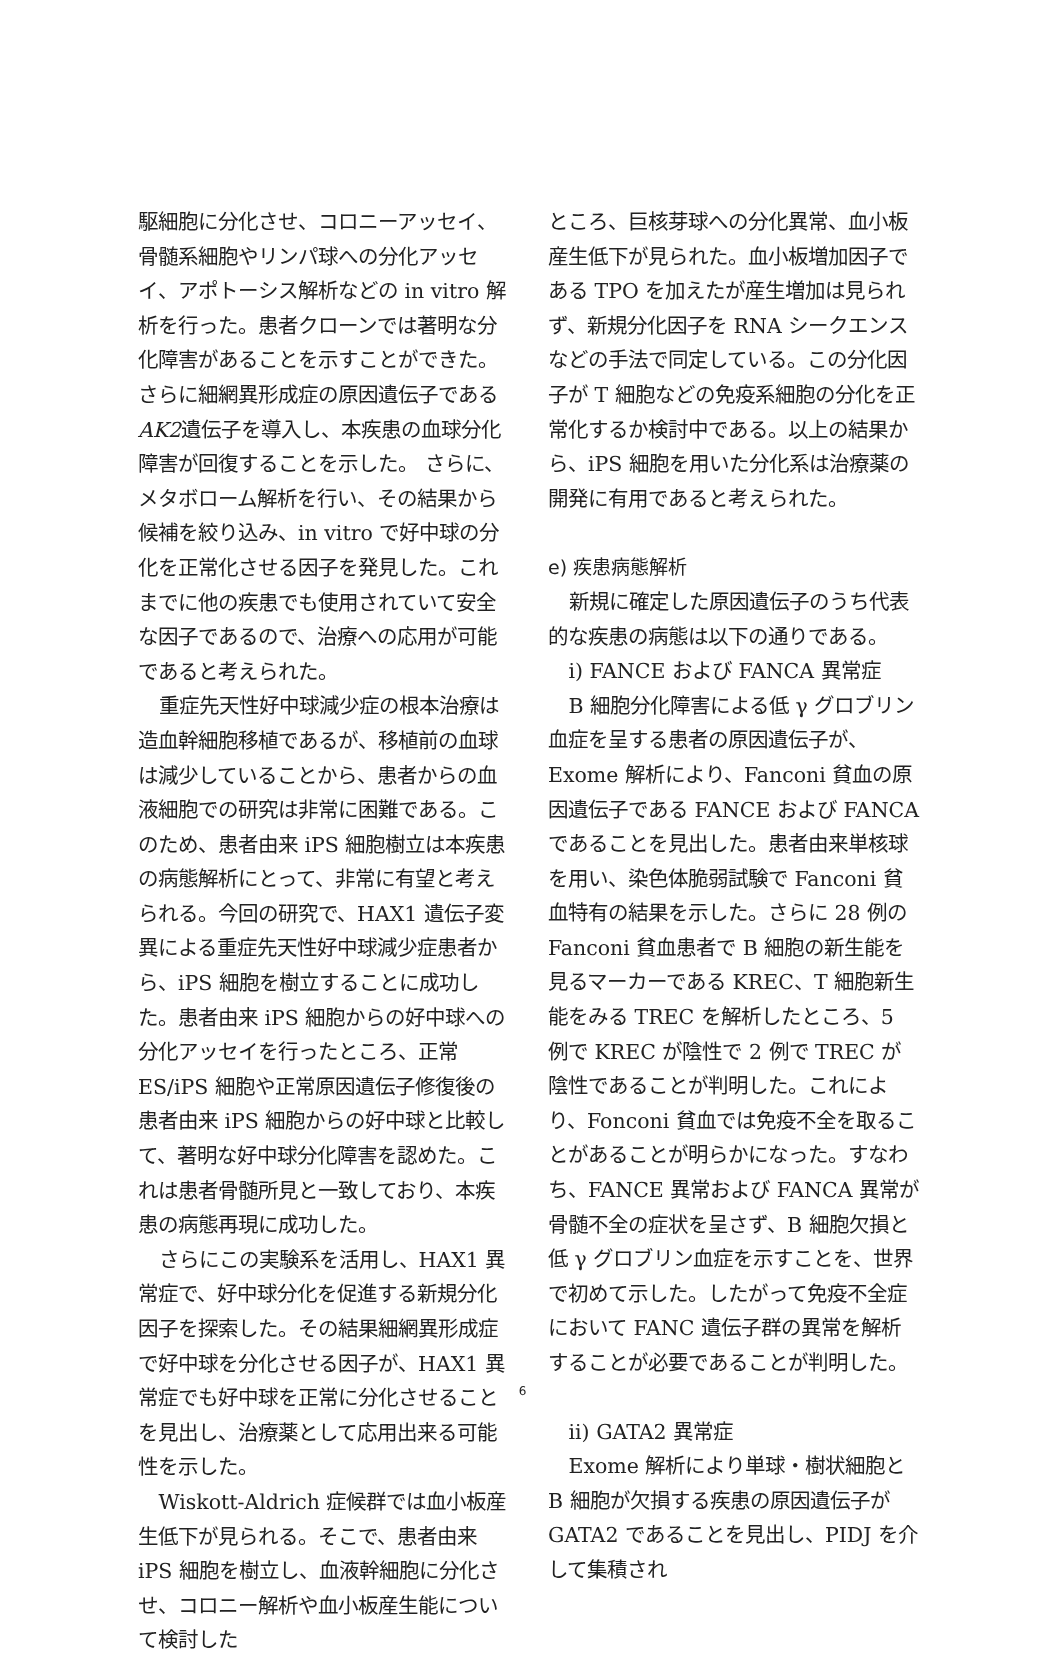駆細胞に分化させ、コロニーアッセイ、骨髄系細胞やリンパ球への分化アッセイ、アポトーシス解析などの in vitro 解析を行った。患者クローンでは著明な分化障害があることを示すことができた。さらに細網異形成症の原因遺伝子であるAK2遺伝子を導入し、本疾患の血球分化障害が回復することを示した。 さらに、メタボローム解析を行い、その結果から候補を絞り込み、in vitro で好中球の分化を正常化させる因子を発見した。これまでに他の疾患でも使用されていて安全な因子であるので、治療への応用が可能であると考えられた。
重症先天性好中球減少症の根本治療は造血幹細胞移植であるが、移植前の血球は減少していることから、患者からの血液細胞での研究は非常に困難である。このため、患者由来 iPS 細胞樹立は本疾患の病態解析にとって、非常に有望と考えられる。今回の研究で、HAX1 遺伝子変異による重症先天性好中球減少症患者から、iPS 細胞を樹立することに成功した。患者由来 iPS 細胞からの好中球への分化アッセイを行ったところ、正常 ES/iPS 細胞や正常原因遺伝子修復後の患者由来 iPS 細胞からの好中球と比較して、著明な好中球分化障害を認めた。これは患者骨髄所見と一致しており、本疾患の病態再現に成功した。
さらにこの実験系を活用し、HAX1 異常症で、好中球分化を促進する新規分化因子を探索した。その結果細網異形成症で好中球を分化させる因子が、HAX1 異常症でも好中球を正常に分化させることを見出し、治療薬として応用出来る可能性を示した。
Wiskott-Aldrich 症候群では血小板産生低下が見られる。そこで、患者由来 iPS 細胞を樹立し、血液幹細胞に分化させ、コロニー解析や血小板産生能について検討した
ところ、巨核芽球への分化異常、血小板産生低下が見られた。血小板増加因子である TPO を加えたが産生増加は見られず、新規分化因子を RNA シークエンスなどの手法で同定している。この分化因子が T 細胞などの免疫系細胞の分化を正常化するか検討中である。以上の結果から、iPS 細胞を用いた分化系は治療薬の開発に有用であると考えられた。
e) 疾患病態解析
新規に確定した原因遺伝子のうち代表的な疾患の病態は以下の通りである。
i) FANCE および FANCA 異常症
B 細胞分化障害による低 γ グロブリン血症を呈する患者の原因遺伝子が、Exome 解析により、Fanconi 貧血の原因遺伝子である FANCE および FANCA であることを見出した。患者由来単核球を用い、染色体脆弱試験で Fanconi 貧血特有の結果を示した。さらに 28 例の Fanconi 貧血患者で B 細胞の新生能を見るマーカーである KREC、T 細胞新生能をみる TREC を解析したところ、5 例で KREC が陰性で 2 例で TREC が陰性であることが判明した。これにより、Fonconi 貧血では免疫不全を取ることがあることが明らかになった。すなわち、FANCE 異常および FANCA 異常が骨髄不全の症状を呈さず、B 細胞欠損と低 γ グロブリン血症を示すことを、世界で初めて示した。したがって免疫不全症において FANC 遺伝子群の異常を解析することが必要であることが判明した。
ii) GATA2 異常症
Exome 解析により単球・樹状細胞と B 細胞が欠損する疾患の原因遺伝子が GATA2 であることを見出し、PIDJ を介して集積され
6